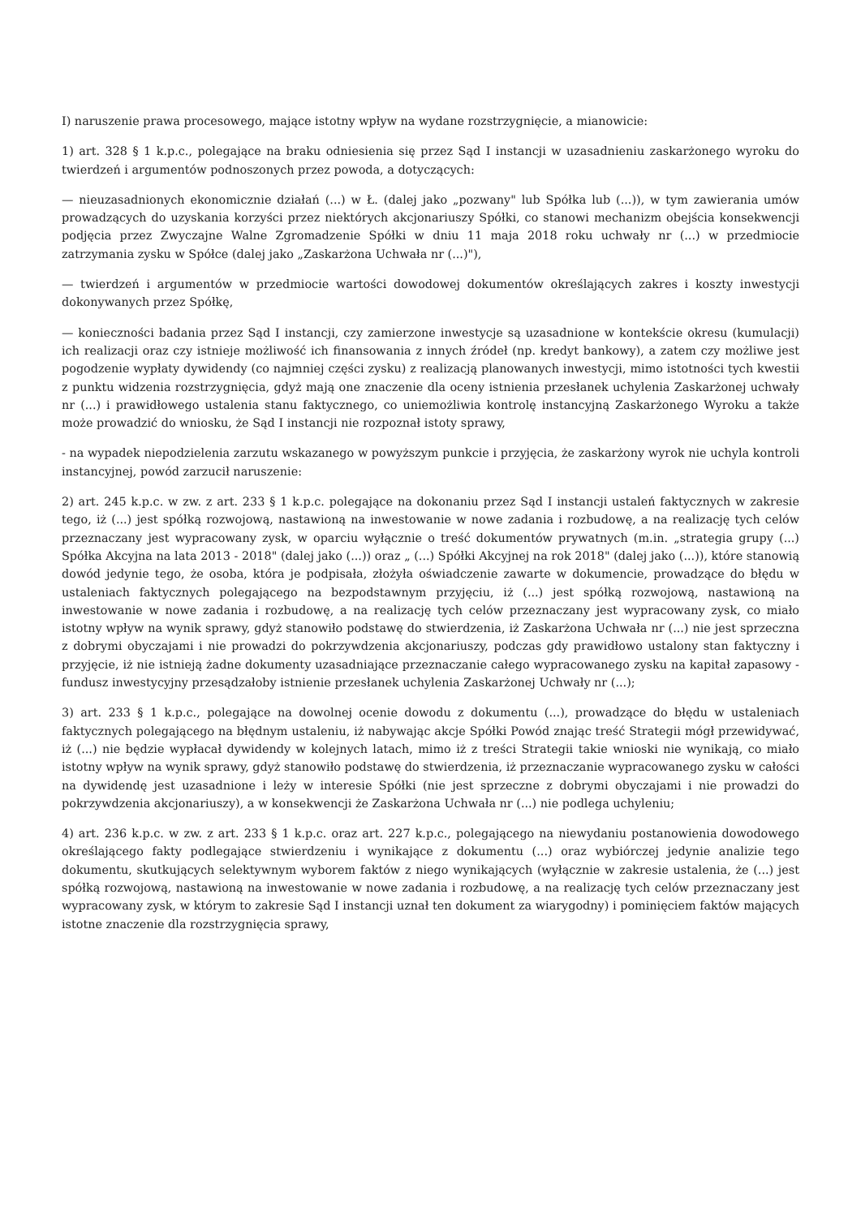I) naruszenie prawa procesowego, mające istotny wpływ na wydane rozstrzygnięcie, a mianowicie:
1) art. 328 § 1 k.p.c., polegające na braku odniesienia się przez Sąd I instancji w uzasadnieniu zaskarżonego wyroku do twierdzeń i argumentów podnoszonych przez powoda, a dotyczących:
— nieuzasadnionych ekonomicznie działań (...) w Ł. (dalej jako „pozwany" lub Spółka lub (...)), w tym zawierania umów prowadzących do uzyskania korzyści przez niektórych akcjonariuszy Spółki, co stanowi mechanizm obejścia konsekwencji podjęcia przez Zwyczajne Walne Zgromadzenie Spółki w dniu 11 maja 2018 roku uchwały nr (...) w przedmiocie zatrzymania zysku w Spółce (dalej jako „Zaskarżona Uchwała nr (...)"),
— twierdzeń i argumentów w przedmiocie wartości dowodowej dokumentów określających zakres i koszty inwestycji dokonywanych przez Spółkę,
— konieczności badania przez Sąd I instancji, czy zamierzone inwestycje są uzasadnione w kontekście okresu (kumulacji) ich realizacji oraz czy istnieje możliwość ich finansowania z innych źródeł (np. kredyt bankowy), a zatem czy możliwe jest pogodzenie wypłaty dywidendy (co najmniej części zysku) z realizacją planowanych inwestycji, mimo istotności tych kwestii z punktu widzenia rozstrzygnięcia, gdyż mają one znaczenie dla oceny istnienia przesłanek uchylenia Zaskarżonej uchwały nr (...) i prawidłowego ustalenia stanu faktycznego, co uniemożliwia kontrolę instancyjną Zaskarżonego Wyroku a także może prowadzić do wniosku, że Sąd I instancji nie rozpoznał istoty sprawy,
- na wypadek niepodzielenia zarzutu wskazanego w powyższym punkcie i przyjęcia, że zaskarżony wyrok nie uchyla kontroli instancyjnej, powód zarzucił naruszenie:
2) art. 245 k.p.c. w zw. z art. 233 § 1 k.p.c. polegające na dokonaniu przez Sąd I instancji ustaleń faktycznych w zakresie tego, iż (...) jest spółką rozwojową, nastawioną na inwestowanie w nowe zadania i rozbudowę, a na realizację tych celów przeznaczany jest wypracowany zysk, w oparciu wyłącznie o treść dokumentów prywatnych (m.in. „strategia grupy (...) Spółka Akcyjna na lata 2013 - 2018" (dalej jako (...)) oraz „ (...) Spółki Akcyjnej na rok 2018" (dalej jako (...)), które stanowią dowód jedynie tego, że osoba, która je podpisała, złożyła oświadczenie zawarte w dokumencie, prowadzące do błędu w ustaleniach faktycznych polegającego na bezpodstawnym przyjęciu, iż (...) jest spółką rozwojową, nastawioną na inwestowanie w nowe zadania i rozbudowę, a na realizację tych celów przeznaczany jest wypracowany zysk, co miało istotny wpływ na wynik sprawy, gdyż stanowiło podstawę do stwierdzenia, iż Zaskarżona Uchwała nr (...) nie jest sprzeczna z dobrymi obyczajami i nie prowadzi do pokrzywdzenia akcjonariuszy, podczas gdy prawidłowo ustalony stan faktyczny i przyjęcie, iż nie istnieją żadne dokumenty uzasadniające przeznaczanie całego wypracowanego zysku na kapitał zapasowy - fundusz inwestycyjny przesądzałoby istnienie przesłanek uchylenia Zaskarżonej Uchwały nr (...);
3) art. 233 § 1 k.p.c., polegające na dowolnej ocenie dowodu z dokumentu (...), prowadzące do błędu w ustaleniach faktycznych polegającego na błędnym ustaleniu, iż nabywając akcje Spółki Powód znając treść Strategii mógł przewidywać, iż (...) nie będzie wypłacał dywidendy w kolejnych latach, mimo iż z treści Strategii takie wnioski nie wynikają, co miało istotny wpływ na wynik sprawy, gdyż stanowiło podstawę do stwierdzenia, iż przeznaczanie wypracowanego zysku w całości na dywidendę jest uzasadnione i leży w interesie Spółki (nie jest sprzeczne z dobrymi obyczajami i nie prowadzi do pokrzywdzenia akcjonariuszy), a w konsekwencji że Zaskarżona Uchwała nr (...) nie podlega uchyleniu;
4) art. 236 k.p.c. w zw. z art. 233 § 1 k.p.c. oraz art. 227 k.p.c., polegającego na niewydaniu postanowienia dowodowego określającego fakty podlegające stwierdzeniu i wynikające z dokumentu (...) oraz wybiórczej jedynie analizie tego dokumentu, skutkujących selektywnym wyborem faktów z niego wynikających (wyłącznie w zakresie ustalenia, że (...) jest spółką rozwojową, nastawioną na inwestowanie w nowe zadania i rozbudowę, a na realizację tych celów przeznaczany jest wypracowany zysk, w którym to zakresie Sąd I instancji uznał ten dokument za wiarygodny) i pominięciem faktów mających istotne znaczenie dla rozstrzygnięcia sprawy,